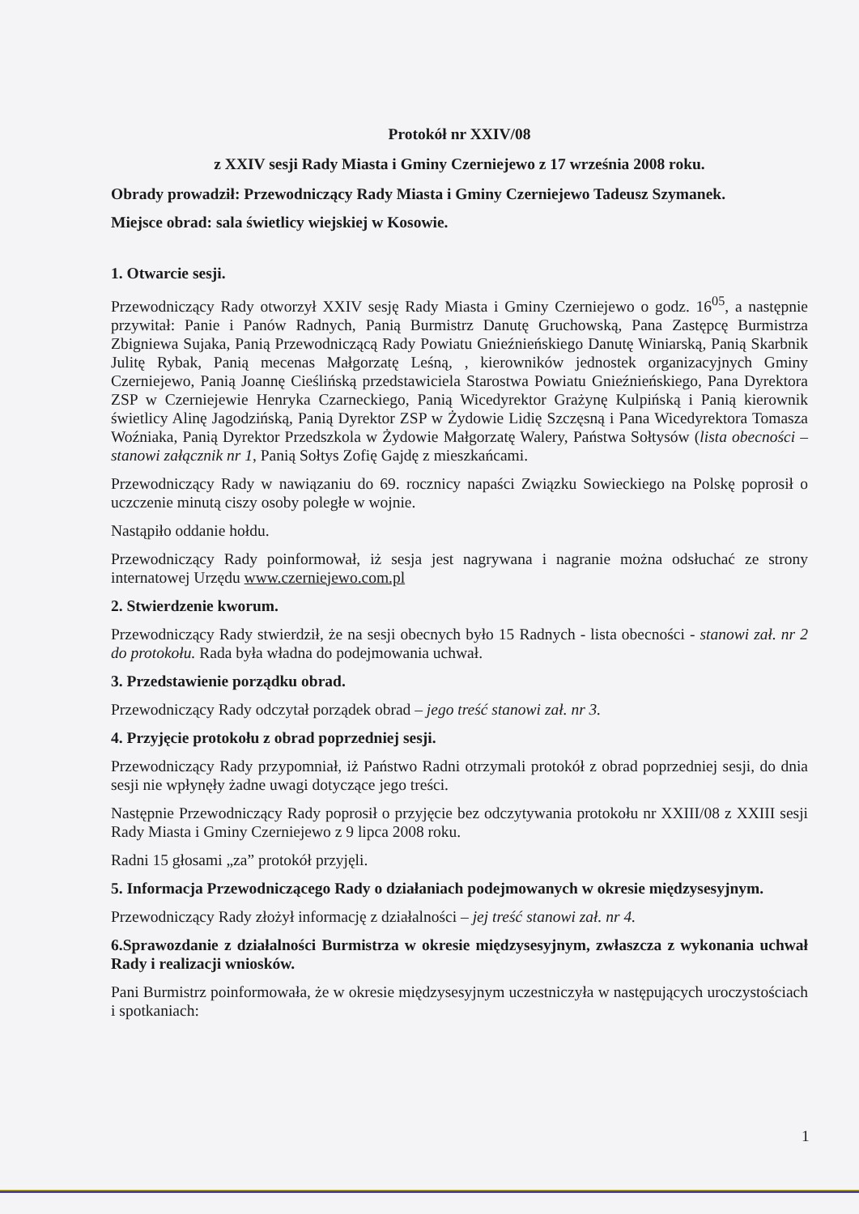Protokół nr XXIV/08
z XXIV sesji Rady Miasta i Gminy Czerniejewo z 17 września 2008 roku.
Obrady prowadził: Przewodniczący Rady Miasta i Gminy Czerniejewo Tadeusz Szymanek.
Miejsce obrad: sala świetlicy wiejskiej w Kosowie.
1. Otwarcie sesji.
Przewodniczący Rady otworzył XXIV sesję Rady Miasta i Gminy Czerniejewo o godz. 16<sup>05</sup>, a następnie przywitał: Panie i Panów Radnych, Panią Burmistrz Danutę Gruchowską, Pana Zastępcę Burmistrza Zbigniewa Sujaka, Panią Przewodniczącą Rady Powiatu Gnieźnieńskiego Danutę Winiarską, Panią Skarbnik Julitę Rybak, Panią mecenas Małgorzatę Leśną, , kierowników jednostek organizacyjnych Gminy Czerniejewo, Panią Joannę Cieślińską przedstawiciela Starostwa Powiatu Gnieźnieńskiego, Pana Dyrektora ZSP w Czerniejewie Henryka Czarneckiego, Panią Wicedyrektor Grażynę Kulpińską i Panią kierownik świetlicy Alinę Jagodzińską, Panią Dyrektor ZSP w Żydowie Lidię Szczęsną i Pana Wicedyrektora Tomasza Woźniaka, Panią Dyrektor Przedszkola w Żydowie Małgorzatę Walery, Państwa Sołtysów (lista obecności – stanowi załącznik nr 1, Panią Sołtys Zofię Gajdę z mieszkańcami.
Przewodniczący Rady w nawiązaniu do 69. rocznicy napaści Związku Sowieckiego na Polskę poprosił o uczczenie minutą ciszy osoby poległe w wojnie.
Nastąpiło oddanie hołdu.
Przewodniczący Rady poinformował, iż sesja jest nagrywana i nagranie można odsłuchać ze strony internatowej Urzędu www.czerniejewo.com.pl
2. Stwierdzenie kworum.
Przewodniczący Rady stwierdził, że na sesji obecnych było 15 Radnych - lista obecności - stanowi zał. nr 2 do protokołu. Rada była władna do podejmowania uchwał.
3. Przedstawienie porządku obrad.
Przewodniczący Rady odczytał porządek obrad – jego treść stanowi zał. nr 3.
4. Przyjęcie protokołu z obrad poprzedniej sesji.
Przewodniczący Rady przypomniał, iż Państwo Radni otrzymali protokół z obrad poprzedniej sesji, do dnia sesji nie wpłynęły żadne uwagi dotyczące jego treści.
Następnie Przewodniczący Rady poprosił o przyjęcie bez odczytywania protokołu nr XXIII/08 z XXIII sesji Rady Miasta i Gminy Czerniejewo z 9 lipca 2008 roku.
Radni 15 głosami „za” protokół przyjęli.
5. Informacja Przewodniczącego Rady o działaniach podejmowanych w okresie międzysesyjnym.
Przewodniczący Rady złożył informację z działalności – jej treść stanowi zał. nr 4.
6.Sprawozdanie z działalności Burmistrza w okresie międzysesyjnym, zwłaszcza z wykonania uchwał Rady i realizacji wniosków.
Pani Burmistrz poinformowała, że w okresie międzysesyjnym uczestniczyła w następujących uroczystościach i spotkaniach:
1